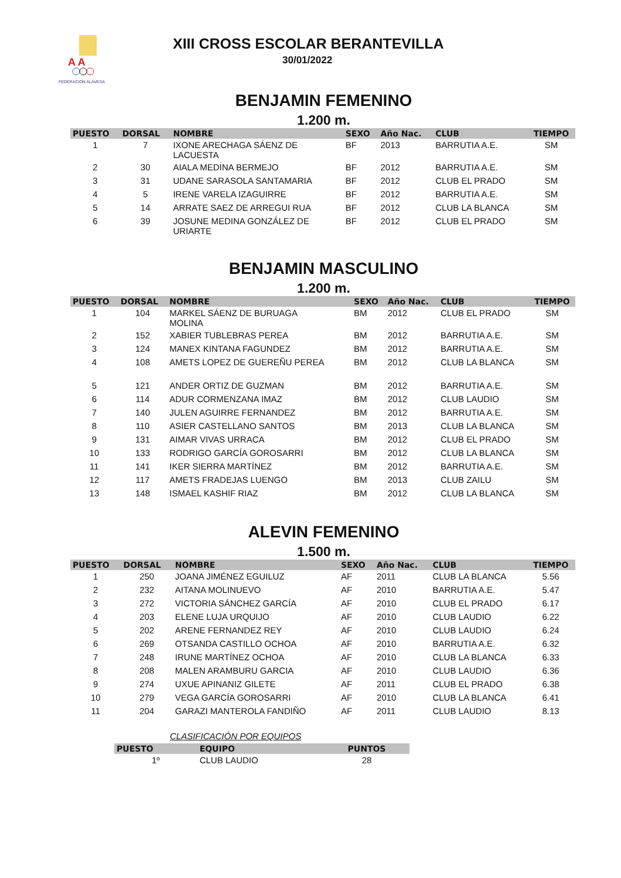A A
FEDERACION ALAVESA
XIII CROSS ESCOLAR BERANTEVILLA
30/01/2022
BENJAMIN FEMENINO
1.200 m.
| PUESTO | DORSAL | NOMBRE | SEXO | Año Nac. | CLUB | TIEMPO |
| --- | --- | --- | --- | --- | --- | --- |
| 1 | 7 | IXONE ARECHAGA SÁENZ DE LACUESTA | BF | 2013 | BARRUTIA A.E. | SM |
| 2 | 30 | AIALA MEDINA BERMEJO | BF | 2012 | BARRUTIA A.E. | SM |
| 3 | 31 | UDANE SARASOLA SANTAMARIA | BF | 2012 | CLUB EL PRADO | SM |
| 4 | 5 | IRENE VARELA IZAGUIRRE | BF | 2012 | BARRUTIA A.E. | SM |
| 5 | 14 | ARRATE SAEZ DE ARREGUI RUA | BF | 2012 | CLUB LA BLANCA | SM |
| 6 | 39 | JOSUNE MEDINA GONZÁLEZ DE URIARTE | BF | 2012 | CLUB EL PRADO | SM |
BENJAMIN MASCULINO
1.200 m.
| PUESTO | DORSAL | NOMBRE | SEXO | Año Nac. | CLUB | TIEMPO |
| --- | --- | --- | --- | --- | --- | --- |
| 1 | 104 | MARKEL SÁENZ DE BURUAGA MOLINA | BM | 2012 | CLUB EL PRADO | SM |
| 2 | 152 | XABIER TUBLEBRAS PEREA | BM | 2012 | BARRUTIA A.E. | SM |
| 3 | 124 | MANEX KINTANA FAGUNDEZ | BM | 2012 | BARRUTIA A.E. | SM |
| 4 | 108 | AMETS LOPEZ DE GUEREÑU PEREA | BM | 2012 | CLUB LA BLANCA | SM |
| 5 | 121 | ANDER ORTIZ DE GUZMAN | BM | 2012 | BARRUTIA A.E. | SM |
| 6 | 114 | ADUR CORMENZANA IMAZ | BM | 2012 | CLUB LAUDIO | SM |
| 7 | 140 | JULEN AGUIRRE FERNANDEZ | BM | 2012 | BARRUTIA A.E. | SM |
| 8 | 110 | ASIER CASTELLANO SANTOS | BM | 2013 | CLUB LA BLANCA | SM |
| 9 | 131 | AIMAR VIVAS URRACA | BM | 2012 | CLUB EL PRADO | SM |
| 10 | 133 | RODRIGO GARCÍA GOROSARRI | BM | 2012 | CLUB LA BLANCA | SM |
| 11 | 141 | IKER SIERRA MARTÍNEZ | BM | 2012 | BARRUTIA A.E. | SM |
| 12 | 117 | AMETS FRADEJAS LUENGO | BM | 2013 | CLUB ZAILU | SM |
| 13 | 148 | ISMAEL KASHIF RIAZ | BM | 2012 | CLUB LA BLANCA | SM |
ALEVIN FEMENINO
1.500 m.
| PUESTO | DORSAL | NOMBRE | SEXO | Año Nac. | CLUB | TIEMPO |
| --- | --- | --- | --- | --- | --- | --- |
| 1 | 250 | JOANA JIMÉNEZ EGUILUZ | AF | 2011 | CLUB LA BLANCA | 5.56 |
| 2 | 232 | AITANA MOLINUEVO | AF | 2010 | BARRUTIA A.E. | 5.47 |
| 3 | 272 | VICTORIA SÁNCHEZ GARCÍA | AF | 2010 | CLUB EL PRADO | 6.17 |
| 4 | 203 | ELENE LUJA URQUIJO | AF | 2010 | CLUB LAUDIO | 6.22 |
| 5 | 202 | ARENE FERNANDEZ REY | AF | 2010 | CLUB LAUDIO | 6.24 |
| 6 | 269 | OTSANDA CASTILLO OCHOA | AF | 2010 | BARRUTIA A.E. | 6.32 |
| 7 | 248 | IRUNE MARTÍNEZ OCHOA | AF | 2010 | CLUB LA BLANCA | 6.33 |
| 8 | 208 | MALEN ARAMBURU GARCIA | AF | 2010 | CLUB LAUDIO | 6.36 |
| 9 | 274 | UXUE APINANIZ GILETE | AF | 2011 | CLUB EL PRADO | 6.38 |
| 10 | 279 | VEGA GARCÍA GOROSARRI | AF | 2010 | CLUB LA BLANCA | 6.41 |
| 11 | 204 | GARAZI MANTEROLA FANDIÑO | AF | 2011 | CLUB LAUDIO | 8.13 |
CLASIFICACIÓN POR EQUIPOS
| PUESTO | EQUIPO | PUNTOS |
| --- | --- | --- |
| 1º | CLUB LAUDIO | 28 |